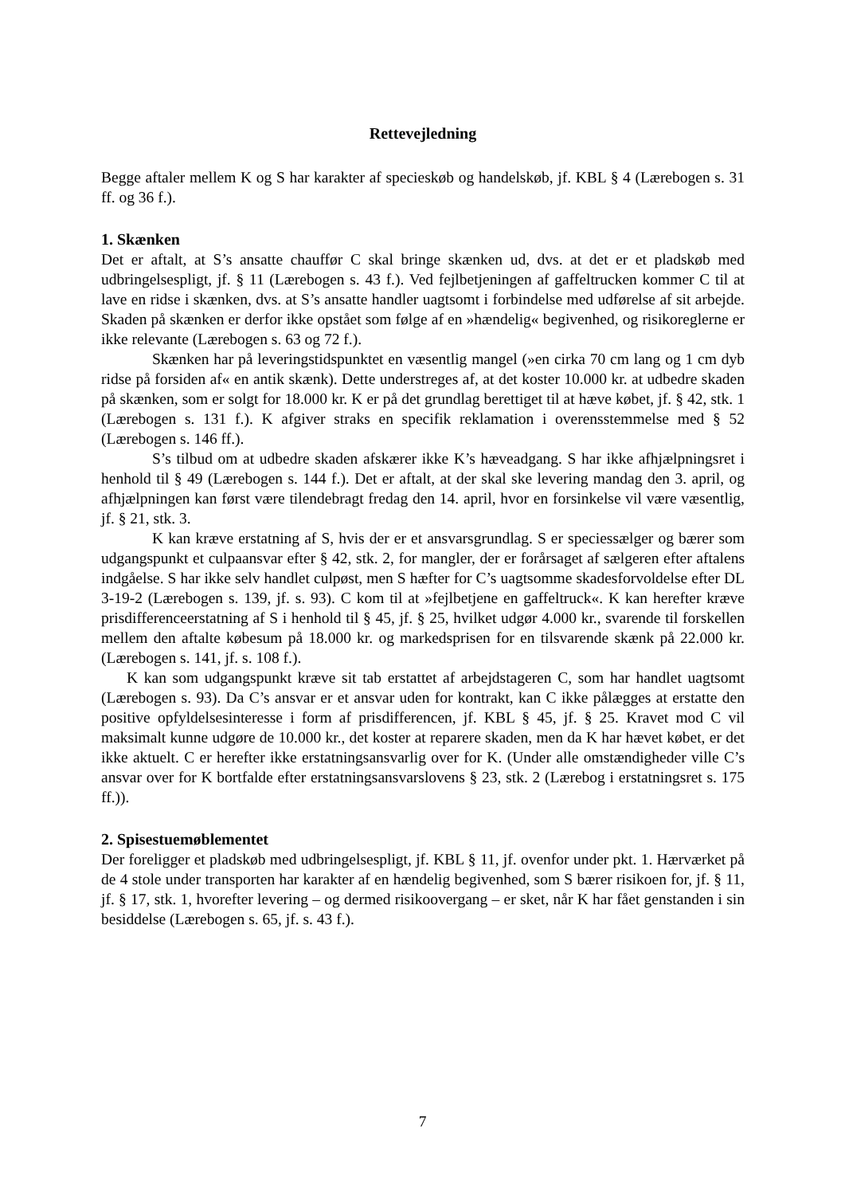Rettevejledning
Begge aftaler mellem K og S har karakter af specieskøb og handelskøb, jf. KBL § 4 (Lærebogen s. 31 ff. og 36 f.).
1. Skænken
Det er aftalt, at S’s ansatte chauffør C skal bringe skænken ud, dvs. at det er et pladskøb med udbringelsespligt, jf. § 11 (Lærebogen s. 43 f.). Ved fejlbetjeningen af gaffeltrucken kommer C til at lave en ridse i skænken, dvs. at S’s ansatte handler uagtsomt i forbindelse med udførelse af sit arbejde. Skaden på skænken er derfor ikke opstået som følge af en »hændelig« begivenhed, og risikoreglerne er ikke relevante (Lærebogen s. 63 og 72 f.).
Skænken har på leveringstidspunktet en væsentlig mangel (»en cirka 70 cm lang og 1 cm dyb ridse på forsiden af« en antik skænk). Dette understreges af, at det koster 10.000 kr. at udbedre skaden på skænken, som er solgt for 18.000 kr. K er på det grundlag berettiget til at hæve købet, jf. § 42, stk. 1 (Lærebogen s. 131 f.). K afgiver straks en specifik reklamation i overensstemmelse med § 52 (Lærebogen s. 146 ff.).
S’s tilbud om at udbedre skaden afskærer ikke K’s hæveadgang. S har ikke afhjælpningsret i henhold til § 49 (Lærebogen s. 144 f.). Det er aftalt, at der skal ske levering mandag den 3. april, og afhjælpningen kan først være tilendebragt fredag den 14. april, hvor en forsinkelse vil være væsentlig, jf. § 21, stk. 3.
K kan kræve erstatning af S, hvis der er et ansvarsgrundlag. S er speciessælger og bærer som udgangspunkt et culpaansvar efter § 42, stk. 2, for mangler, der er forårsaget af sælgeren efter aftalens indgåelse. S har ikke selv handlet culpøst, men S hæfter for C’s uagtsomme skadesforvoldelse efter DL 3-19-2 (Lærebogen s. 139, jf. s. 93). C kom til at »fejlbetjene en gaffeltruck«. K kan herefter kræve prisdifferenceerstatning af S i henhold til § 45, jf. § 25, hvilket udgør 4.000 kr., svarende til forskellen mellem den aftalte købesum på 18.000 kr. og markedsprisen for en tilsvarende skænk på 22.000 kr. (Lærebogen s. 141, jf. s. 108 f.).
K kan som udgangspunkt kræve sit tab erstattet af arbejdstageren C, som har handlet uagtsomt (Lærebogen s. 93). Da C’s ansvar er et ansvar uden for kontrakt, kan C ikke pålægges at erstatte den positive opfyldelsesinteresse i form af prisdifferencen, jf. KBL § 45, jf. § 25. Kravet mod C vil maksimalt kunne udgøre de 10.000 kr., det koster at reparere skaden, men da K har hævet købet, er det ikke aktuelt. C er herefter ikke erstatningsansvarlig over for K. (Under alle omstændigheder ville C’s ansvar over for K bortfalde efter erstatningsansvarslovens § 23, stk. 2 (Lærebog i erstatningsret s. 175 ff.)).
2. Spisestuemøblementet
Der foreligger et pladskøb med udbringelsespligt, jf. KBL § 11, jf. ovenfor under pkt. 1. Hærværket på de 4 stole under transporten har karakter af en hændelig begivenhed, som S bærer risikoen for, jf. § 11, jf. § 17, stk. 1, hvorefter levering – og dermed risikoovergang – er sket, når K har fået genstanden i sin besiddelse (Lærebogen s. 65, jf. s. 43 f.).
7